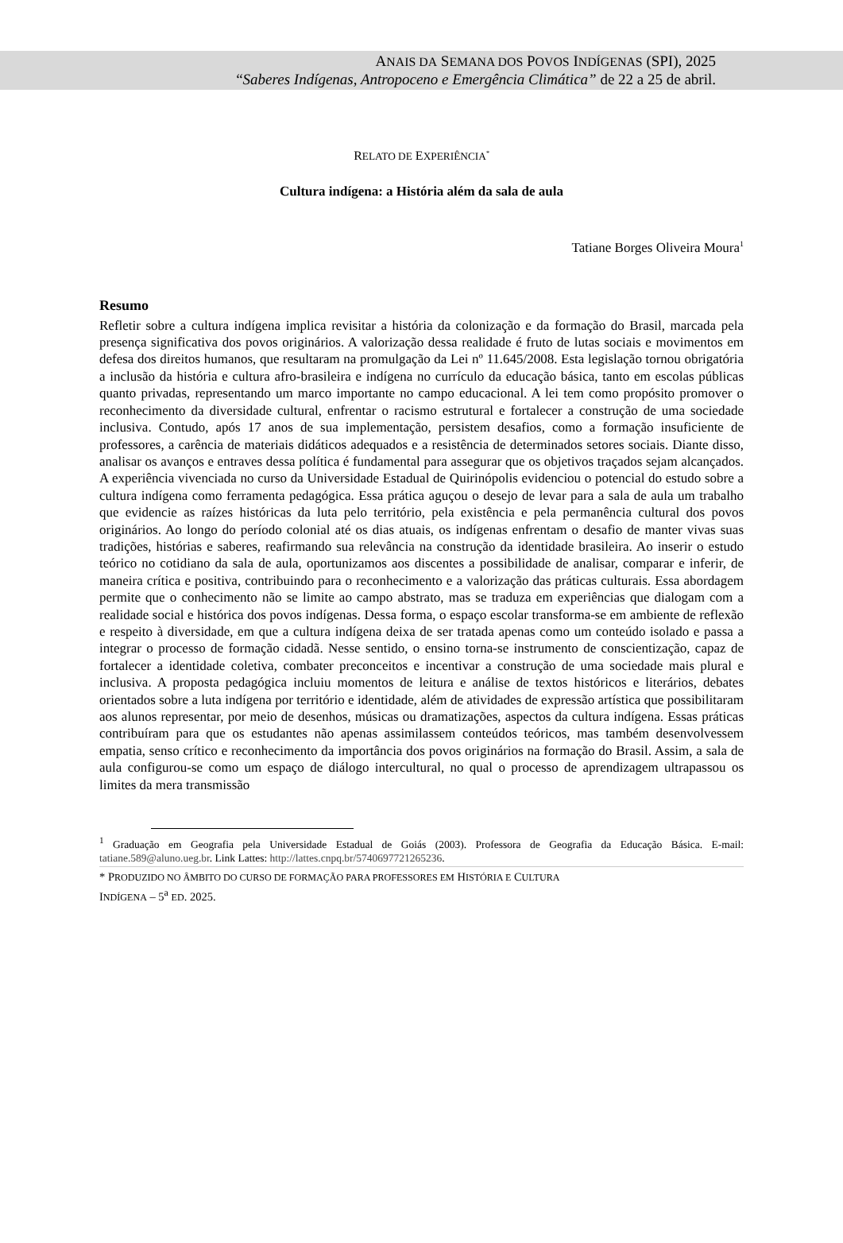ANAIS DA SEMANA DOS POVOS INDÍGENAS (SPI), 2025
“Saberes Indígenas, Antropoceno e Emergência Climática” de 22 a 25 de abril.
RELATO DE EXPERIÊNCIA<sup>*</sup>
Cultura indígena: a História além da sala de aula
Tatiane Borges Oliveira Moura<sup>1</sup>
Resumo
Refletir sobre a cultura indígena implica revisitar a história da colonização e da formação do Brasil, marcada pela presença significativa dos povos originários. A valorização dessa realidade é fruto de lutas sociais e movimentos em defesa dos direitos humanos, que resultaram na promulgação da Lei nº 11.645/2008. Esta legislação tornou obrigatória a inclusão da história e cultura afro-brasileira e indígena no currículo da educação básica, tanto em escolas públicas quanto privadas, representando um marco importante no campo educacional. A lei tem como propósito promover o reconhecimento da diversidade cultural, enfrentar o racismo estrutural e fortalecer a construção de uma sociedade inclusiva. Contudo, após 17 anos de sua implementação, persistem desafios, como a formação insuficiente de professores, a carência de materiais didáticos adequados e a resistência de determinados setores sociais. Diante disso, analisar os avanços e entraves dessa política é fundamental para assegurar que os objetivos traçados sejam alcançados. A experiência vivenciada no curso da Universidade Estadual de Quirinópolis evidenciou o potencial do estudo sobre a cultura indígena como ferramenta pedagógica. Essa prática aguçou o desejo de levar para a sala de aula um trabalho que evidencie as raízes históricas da luta pelo território, pela existência e pela permanência cultural dos povos originários. Ao longo do período colonial até os dias atuais, os indígenas enfrentam o desafio de manter vivas suas tradições, histórias e saberes, reafirmando sua relevância na construção da identidade brasileira. Ao inserir o estudo teórico no cotidiano da sala de aula, oportunizamos aos discentes a possibilidade de analisar, comparar e inferir, de maneira crítica e positiva, contribuindo para o reconhecimento e a valorização das práticas culturais. Essa abordagem permite que o conhecimento não se limite ao campo abstrato, mas se traduza em experiências que dialogam com a realidade social e histórica dos povos indígenas. Dessa forma, o espaço escolar transforma-se em ambiente de reflexão e respeito à diversidade, em que a cultura indígena deixa de ser tratada apenas como um conteúdo isolado e passa a integrar o processo de formação cidadã. Nesse sentido, o ensino torna-se instrumento de conscientização, capaz de fortalecer a identidade coletiva, combater preconceitos e incentivar a construção de uma sociedade mais plural e inclusiva. A proposta pedagógica incluiu momentos de leitura e análise de textos históricos e literários, debates orientados sobre a luta indígena por território e identidade, além de atividades de expressão artística que possibilitaram aos alunos representar, por meio de desenhos, músicas ou dramatizações, aspectos da cultura indígena. Essas práticas contribuíram para que os estudantes não apenas assimilassem conteúdos teóricos, mas também desenvolvessem empatia, senso crítico e reconhecimento da importância dos povos originários na formação do Brasil. Assim, a sala de aula configurou-se como um espaço de diálogo intercultural, no qual o processo de aprendizagem ultrapassou os limites da mera transmissão
<sup>1</sup> Graduação em Geografia pela Universidade Estadual de Goiás (2003). Professora de Geografia da Educação Básica. E-mail: tatiane.589@aluno.ueg.br. Link Lattes: http://lattes.cnpq.br/5740697721265236.
* PRODUZIDO NO ÂMBITO DO CURSO DE FORMAÇÃO PARA PROFESSORES EM HISTÓRIA E CULTURA
INDÍGENA – 5<sup>a</sup> ED. 2025.